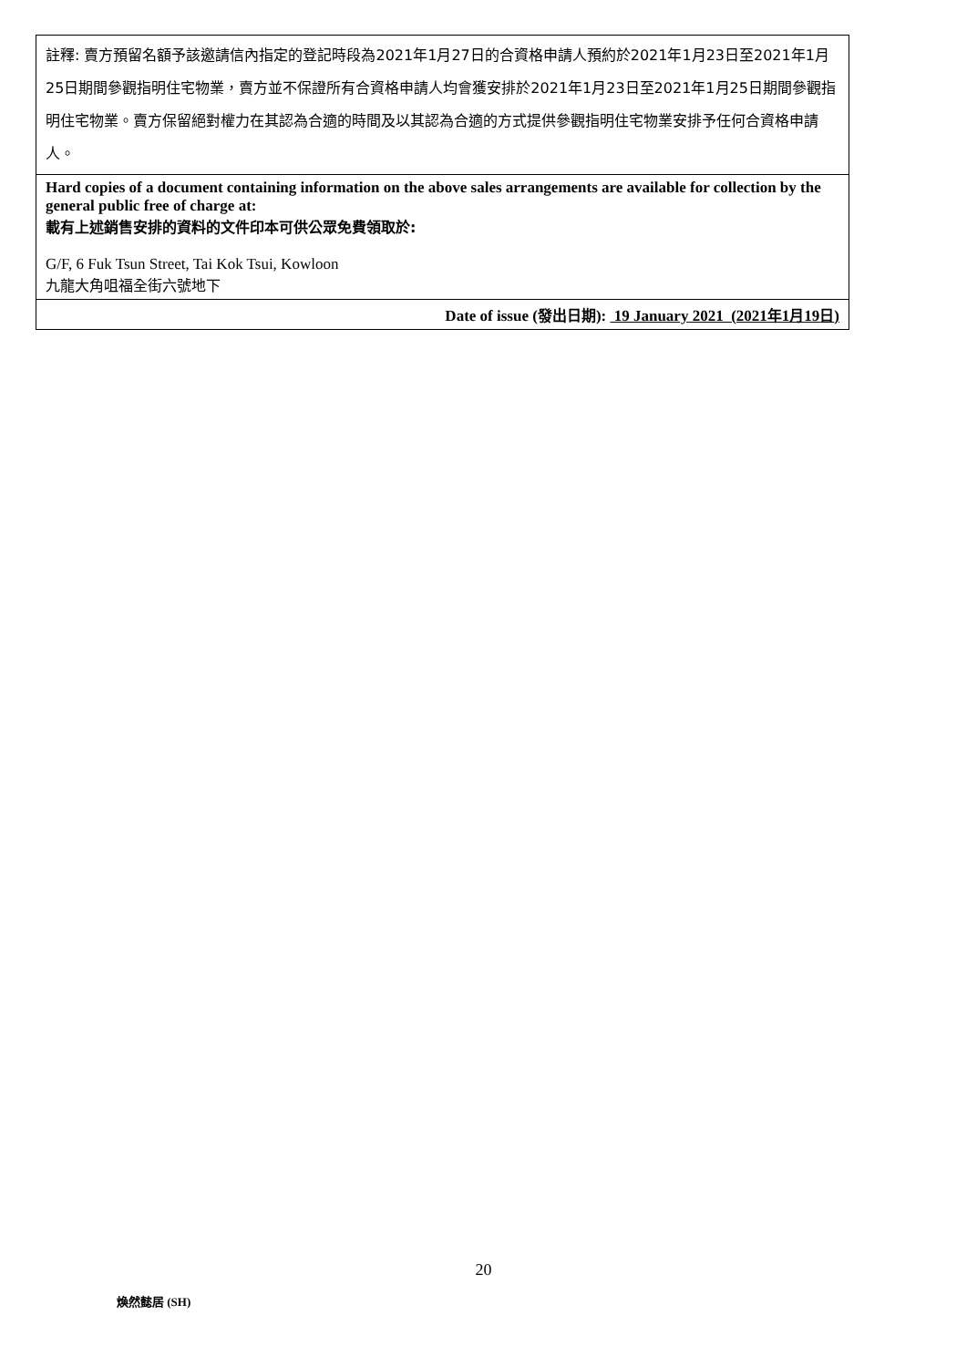| 註釋: 賣方預留名額予該邀請信內指定的登記時段為2021年1月27日的合資格申請人預約於2021年1月23日至2021年1月25日期間參觀指明住宅物業，賣方並不保證所有合資格申請人均會獲安排於2021年1月23日至2021年1月25日期間參觀指明住宅物業。賣方保留絕對權力在其認為合適的時間及以其認為合適的方式提供參觀指明住宅物業安排予任何合資格申請人。 |
| Hard copies of a document containing information on the above sales arrangements are available for collection by the general public free of charge at: 載有上述銷售安排的資料的文件印本可供公眾免費領取於: G/F, 6 Fuk Tsun Street, Tai Kok Tsui, Kowloon 九龍大角咀福全街六號地下 |
| Date of issue ( 發出日期 ): 19 January 2021 (2021 年 1 月 19 日 ) |
20
煥然懿居 (SH)